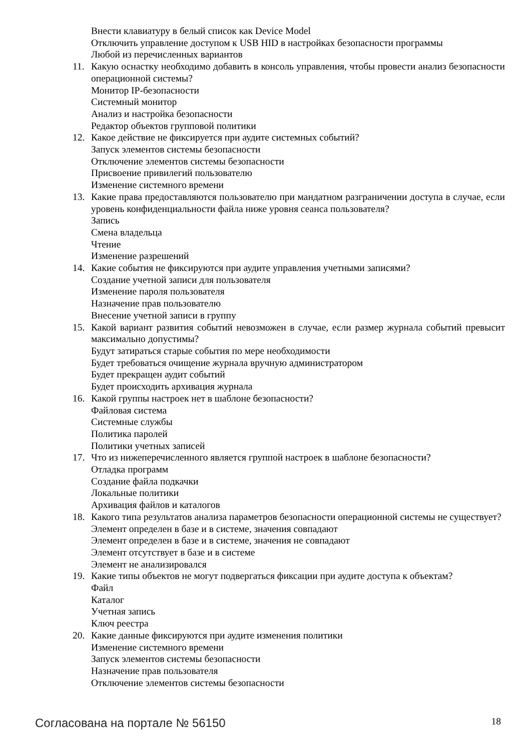Внести клавиатуру в белый список как Device Model
Отключить управление доступом к USB HID в настройках безопасности программы
Любой из перечисленных вариантов
11. Какую оснастку необходимо добавить в консоль управления, чтобы провести анализ безопасности операционной системы?
Монитор IP-безопасности
Системный монитор
Анализ и настройка безопасности
Редактор объектов групповой политики
12. Какое действие не фиксируется при аудите системных событий?
Запуск элементов системы безопасности
Отключение элементов системы безопасности
Присвоение привилегий пользователю
Изменение системного времени
13. Какие права предоставляются пользователю при мандатном разграничении доступа в случае, если уровень конфиденциальности файла ниже уровня сеанса пользователя?
Запись
Смена владельца
Чтение
Изменение разрешений
14. Какие события не фиксируются при аудите управления учетными записями?
Создание учетной записи для пользователя
Изменение пароля пользователя
Назначение прав пользователю
Внесение учетной записи в группу
15. Какой вариант развития событий невозможен в случае, если размер журнала событий превысит максимально допустимы?
Будут затираться старые события по мере необходимости
Будет требоваться очищение журнала вручную администратором
Будет прекращен аудит событий
Будет происходить архивация журнала
16. Какой группы настроек нет в шаблоне безопасности?
Файловая система
Системные службы
Политика паролей
Политики учетных записей
17. Что из нижеперечисленного является группой настроек в шаблоне безопасности?
Отладка программ
Создание файла подкачки
Локальные политики
Архивация файлов и каталогов
18. Какого типа результатов анализа параметров безопасности операционной системы не существует?
Элемент определен в базе и в системе, значения совпадают
Элемент определен в базе и в системе, значения не совпадают
Элемент отсутствует в базе и в системе
Элемент не анализировался
19. Какие типы объектов не могут подвергаться фиксации при аудите доступа к объектам?
Файл
Каталог
Учетная запись
Ключ реестра
20. Какие данные фиксируются при аудите изменения политики
Изменение системного времени
Запуск элементов системы безопасности
Назначение прав пользователя
Отключение элементов системы безопасности
Согласована на портале № 56150 18